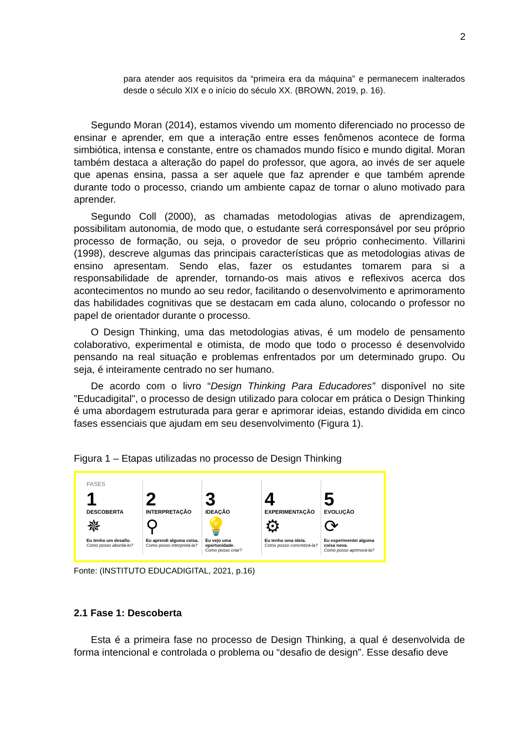2
para atender aos requisitos da “primeira era da máquina” e permanecem inalterados desde o século XIX e o início do século XX. (BROWN, 2019, p. 16).
Segundo Moran (2014), estamos vivendo um momento diferenciado no processo de ensinar e aprender, em que a interação entre esses fenômenos acontece de forma simbiótica, intensa e constante, entre os chamados mundo físico e mundo digital. Moran também destaca a alteração do papel do professor, que agora, ao invés de ser aquele que apenas ensina, passa a ser aquele que faz aprender e que também aprende durante todo o processo, criando um ambiente capaz de tornar o aluno motivado para aprender.
Segundo Coll (2000), as chamadas metodologias ativas de aprendizagem, possibilitam autonomia, de modo que, o estudante será corresponsável por seu próprio processo de formação, ou seja, o provedor de seu próprio conhecimento. Villarini (1998), descreve algumas das principais características que as metodologias ativas de ensino apresentam. Sendo elas, fazer os estudantes tomarem para si a responsabilidade de aprender, tornando-os mais ativos e reflexivos acerca dos acontecimentos no mundo ao seu redor, facilitando o desenvolvimento e aprimoramento das habilidades cognitivas que se destacam em cada aluno, colocando o professor no papel de orientador durante o processo.
O Design Thinking, uma das metodologias ativas, é um modelo de pensamento colaborativo, experimental e otimista, de modo que todo o processo é desenvolvido pensando na real situação e problemas enfrentados por um determinado grupo. Ou seja, é inteiramente centrado no ser humano.
De acordo com o livro “Design Thinking Para Educadores” disponível no site "Educadigital", o processo de design utilizado para colocar em prática o Design Thinking é uma abordagem estruturada para gerar e aprimorar ideias, estando dividida em cinco fases essenciais que ajudam em seu desenvolvimento (Figura 1).
Figura 1 – Etapas utilizadas no processo de Design Thinking
FASES
1
DESCOBERTA
✵
Eu tenho um desafio.
Como posso abordá-lo?
2
INTERPRETAÇÃO
⚲
Eu aprendi alguma coisa.
Como posso interpretá-la?
3
IDEAÇÃO
💡
Eu vejo uma oportunidade.
Como posso criar?
4
EXPERIMENTAÇÃO
⚙
Eu tenho uma ideia.
Como posso concretizá-la?
5
EVOLUÇÃO
⟳
Eu experimentei alguma coisa nova.
Como posso aprimorá-la?
Fonte: (INSTITUTO EDUCADIGITAL, 2021, p.16)
2.1 Fase 1: Descoberta
Esta é a primeira fase no processo de Design Thinking, a qual é desenvolvida de forma intencional e controlada o problema ou “desafio de design”. Esse desafio deve